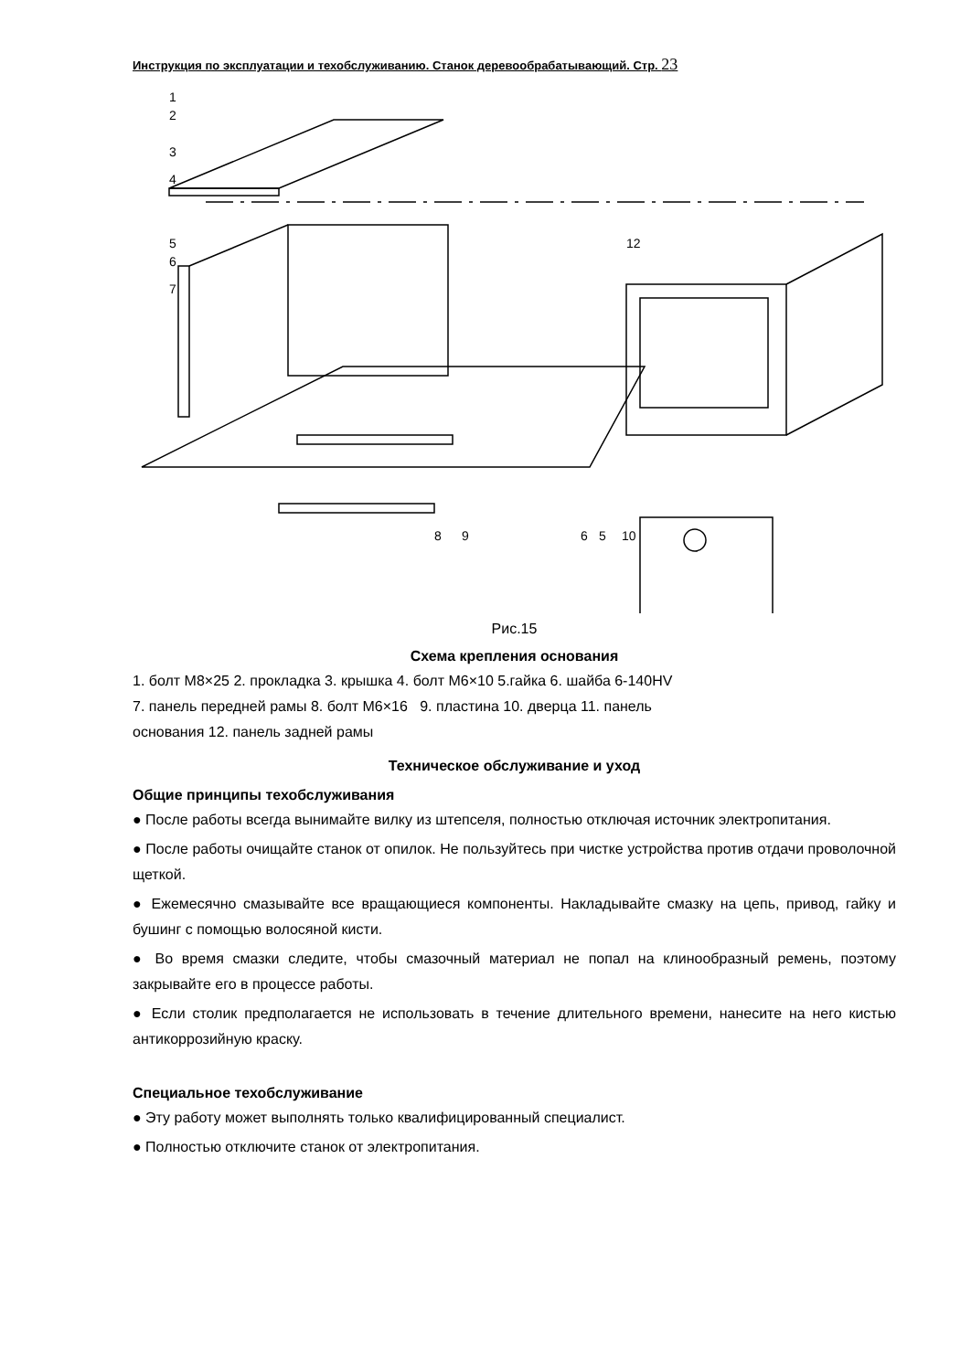Инструкция по эксплуатации и техобслуживанию. Станок деревообрабатывающий. Стр. 23
1
2
3
4
5
6
7
12
8
9
6
5
10
Рис.15
Схема крепления основания
1. болт M8×25 2. прокладка 3. крышка 4. болт M6×10 5.гайка 6. шайба 6-140HV
7. панель передней рамы 8. болт M6×16 9. пластина 10. дверца 11. панель
основания 12. панель задней рамы
Техническое обслуживание и уход
Общие принципы техобслуживания
● После работы всегда вынимайте вилку из штепселя, полностью отключая источник электропитания.
● После работы очищайте станок от опилок. Не пользуйтесь при чистке устройства против отдачи проволочной щеткой.
● Ежемесячно смазывайте все вращающиеся компоненты. Накладывайте смазку на цепь, привод, гайку и бушинг с помощью волосяной кисти.
● Во время смазки следите, чтобы смазочный материал не попал на клинообразный ремень, поэтому закрывайте его в процессе работы.
● Если столик предполагается не использовать в течение длительного времени, нанесите на него кистью антикоррозийную краску.
Специальное техобслуживание
● Эту работу может выполнять только квалифицированный специалист.
● Полностью отключите станок от электропитания.